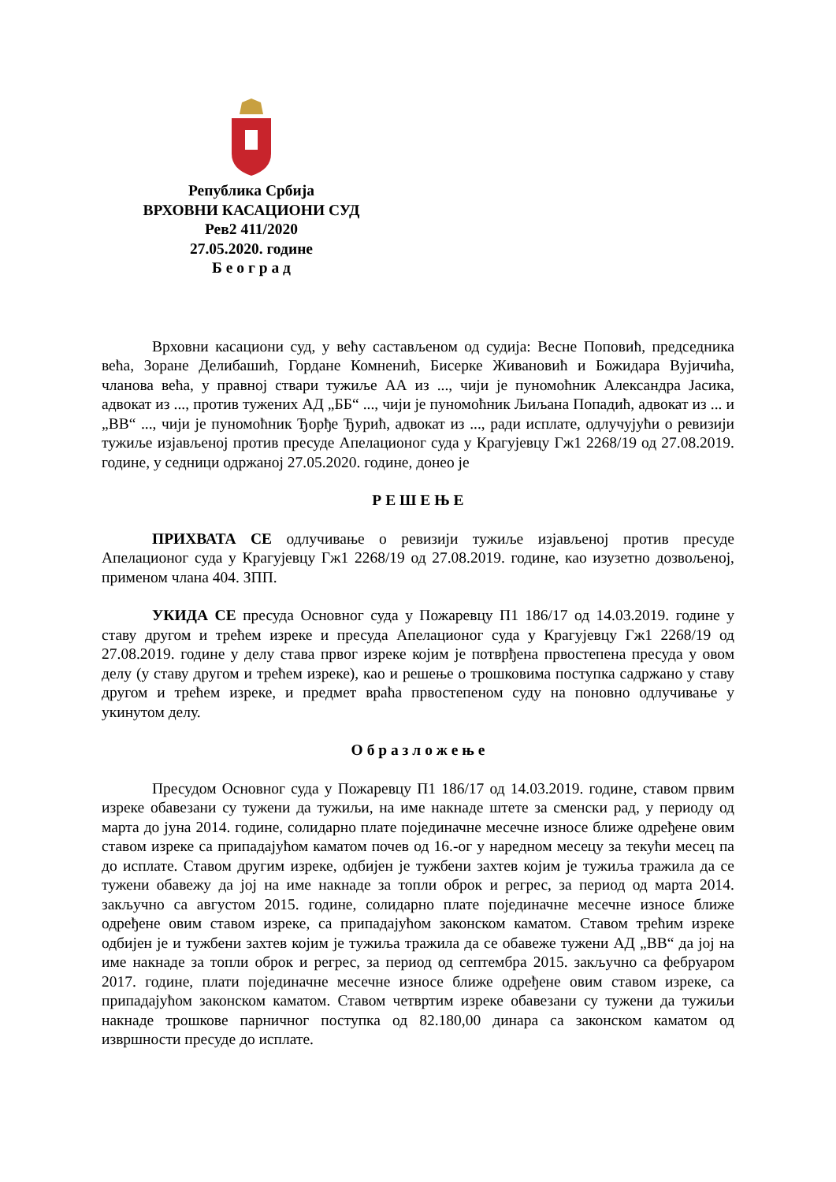Република Србија
ВРХОВНИ КАСАЦИОНИ СУД
Рев2 411/2020
27.05.2020. године
Б е о г р а д
Врховни касациони суд, у већу састављеном од судија: Весне Поповић, председника већа, Зоране Делибашић, Гордане Комненић, Бисерке Живановић и Божидара Вујичића, чланова већа, у правној ствари тужиље АА из ..., чији је пуномоћник Александра Јасика, адвокат из ..., против тужених АД „ББ“ ..., чији је пуномоћник Љиљана Попадић, адвокат из ... и „ВВ“ ..., чији је пуномоћник Ђорђе Ђурић, адвокат из ..., ради исплате, одлучујући о ревизији тужиље изјављеној против пресуде Апелационог суда у Крагујевцу Гж1 2268/19 од 27.08.2019. године, у седници одржаној 27.05.2020. године, донео је
Р Е Ш Е Њ Е
ПРИХВАТА СЕ одлучивање о ревизији тужиље изјављеној против пресуде Апелационог суда у Крагујевцу Гж1 2268/19 од 27.08.2019. године, као изузетно дозвољеној, применом члана 404. ЗПП.
УКИДА СЕ пресуда Основног суда у Пожаревцу П1 186/17 од 14.03.2019. године у ставу другом и трећем изреке и пресуда Апелационог суда у Крагујевцу Гж1 2268/19 од 27.08.2019. године у делу става првог изреке којим је потврђена првостепена пресуда у овом делу (у ставу другом и трећем изреке), као и решење о трошковима поступка садржано у ставу другом и трећем изреке, и предмет враћа првостепеном суду на поновно одлучивање у укинутом делу.
О б р а з л о ж е њ е
Пресудом Основног суда у Пожаревцу П1 186/17 од 14.03.2019. године, ставом првим изреке обавезани су тужени да тужиљи, на име накнаде штете за сменски рад, у периоду од марта до јуна 2014. године, солидарно плате појединачне месечне износе ближе одређене овим ставом изреке са припадајућом каматом почев од 16.-ог у наредном месецу за текући месец па до исплате. Ставом другим изреке, одбијен је тужбени захтев којим је тужиља тражила да се тужени обавежу да јој на име накнаде за топли оброк и регрес, за период од марта 2014. закључно са августом 2015. године, солидарно плате појединачне месечне износе ближе одређене овим ставом изреке, са припадајућом законском каматом. Ставом трећим изреке одбијен је и тужбени захтев којим је тужиља тражила да се обавеже тужени АД „ВВ“ да јој на име накнаде за топли оброк и регрес, за период од септембра 2015. закључно са фебруаром 2017. године, плати појединачне месечне износе ближе одређене овим ставом изреке, са припадајућом законском каматом. Ставом четвртим изреке обавезани су тужени да тужиљи накнаде трошкове парничног поступка од 82.180,00 динара са законском каматом од извршности пресуде до исплате.